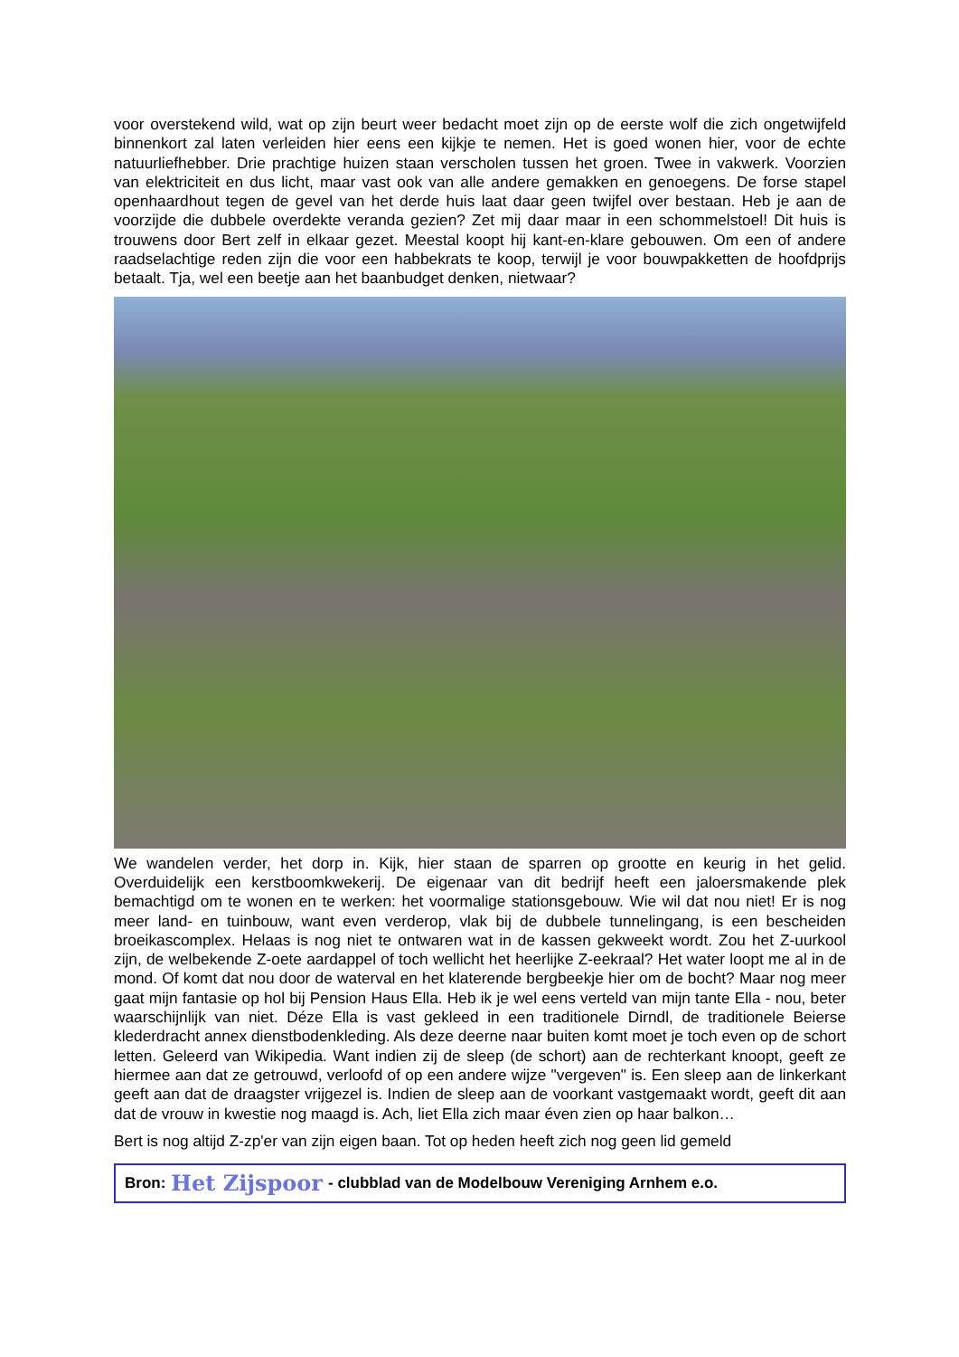voor overstekend wild, wat op zijn beurt weer bedacht moet zijn op de eerste wolf die zich ongetwijfeld binnenkort zal laten verleiden hier eens een kijkje te nemen. Het is goed wonen hier, voor de echte natuurliefhebber. Drie prachtige huizen staan verscholen tussen het groen. Twee in vakwerk. Voorzien van elektriciteit en dus licht, maar vast ook van alle andere gemakken en genoegens. De forse stapel openhaardhout tegen de gevel van het derde huis laat daar geen twijfel over bestaan. Heb je aan de voorzijde die dubbele overdekte veranda gezien? Zet mij daar maar in een schommelstoel! Dit huis is trouwens door Bert zelf in elkaar gezet. Meestal koopt hij kant-en-klare gebouwen. Om een of andere raadselachtige reden zijn die voor een habbekrats te koop, terwijl je voor bouwpakketten de hoofdprijs betaalt. Tja, wel een beetje aan het baanbudget denken, nietwaar?
We wandelen verder, het dorp in. Kijk, hier staan de sparren op grootte en keurig in het gelid. Overduidelijk een kerstboomkwekerij. De eigenaar van dit bedrijf heeft een jaloersmakende plek bemachtigd om te wonen en te werken: het voormalige stationsgebouw. Wie wil dat nou niet! Er is nog meer land- en tuinbouw, want even verderop, vlak bij de dubbele tunnelingang, is een bescheiden broeikascomplex. Helaas is nog niet te ontwaren wat in de kassen gekweekt wordt. Zou het Z-uurkool zijn, de welbekende Z-oete aardappel of toch wellicht het heerlijke Z-eekraal? Het water loopt me al in de mond. Of komt dat nou door de waterval en het klaterende bergbeekje hier om de bocht? Maar nog meer gaat mijn fantasie op hol bij Pension Haus Ella. Heb ik je wel eens verteld van mijn tante Ella - nou, beter waarschijnlijk van niet. Déze Ella is vast gekleed in een traditionele Dirndl, de traditionele Beierse klederdracht annex dienstbodenkleding. Als deze deerne naar buiten komt moet je toch even op de schort letten. Geleerd van Wikipedia. Want indien zij de sleep (de schort) aan de rechterkant knoopt, geeft ze hiermee aan dat ze getrouwd, verloofd of op een andere wijze "vergeven" is. Een sleep aan de linkerkant geeft aan dat de draagster vrijgezel is. Indien de sleep aan de voorkant vastgemaakt wordt, geeft dit aan dat de vrouw in kwestie nog maagd is. Ach, liet Ella zich maar éven zien op haar balkon…
Bert is nog altijd Z-zp'er van zijn eigen baan. Tot op heden heeft zich nog geen lid gemeld
Bron: Het Zijspoor - clubblad van de Modelbouw Vereniging Arnhem e.o.